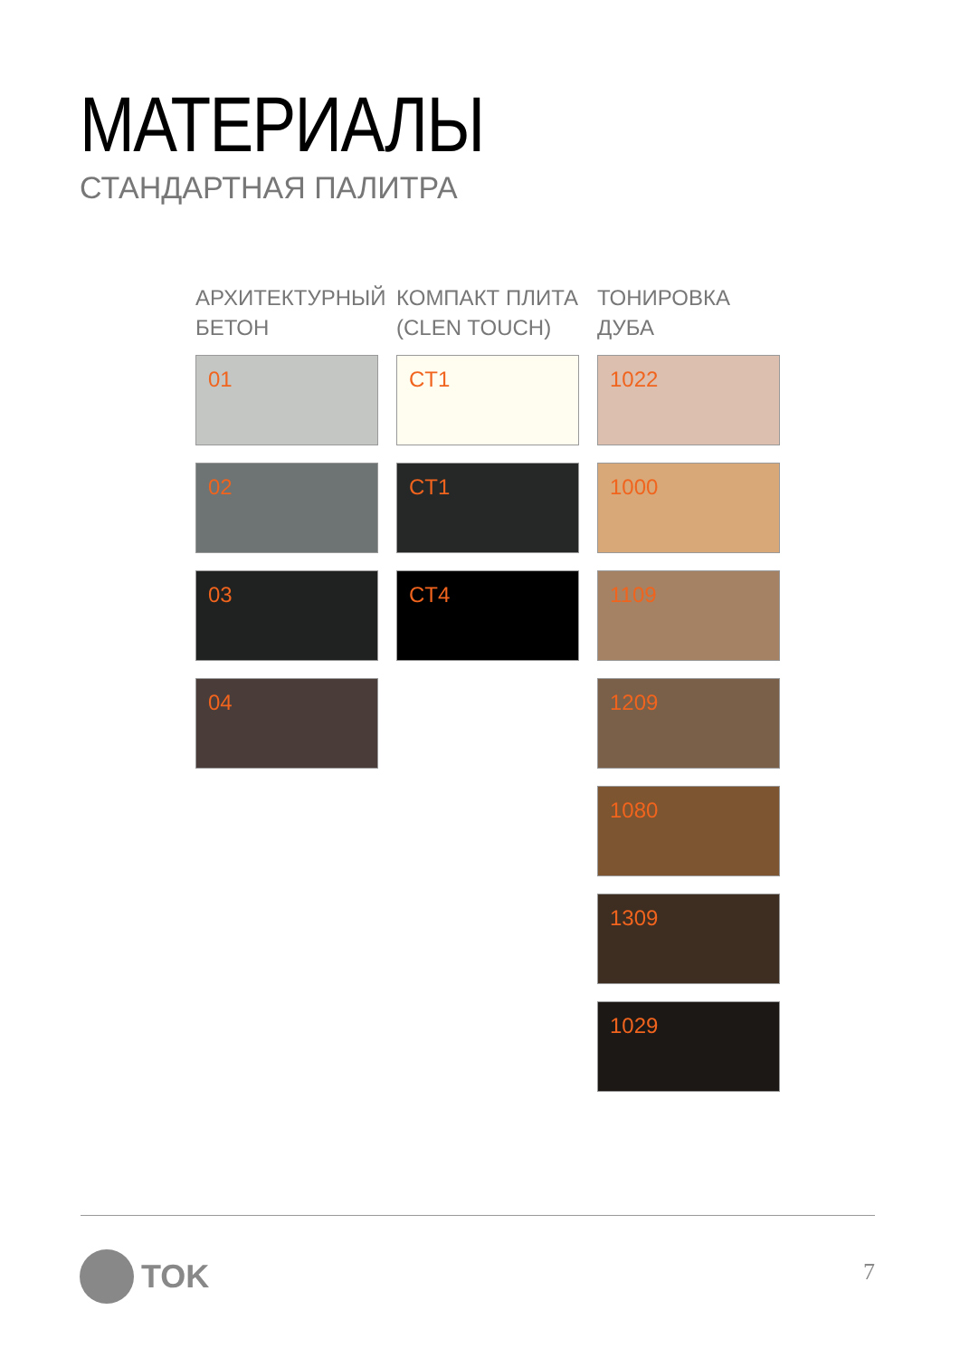МАТЕРИАЛЫ
СТАНДАРТНАЯ ПАЛИТРА
АРХИТЕКТУРНЫЙ
БЕТОН
01
02
03
04
КОМПАКТ ПЛИТА
(CLEN TOUCH)
CT1
CT1
CT4
ТОНИРОВКА ДУБА
1022
1000
1109
1209
1080
1309
1029
TOK 7